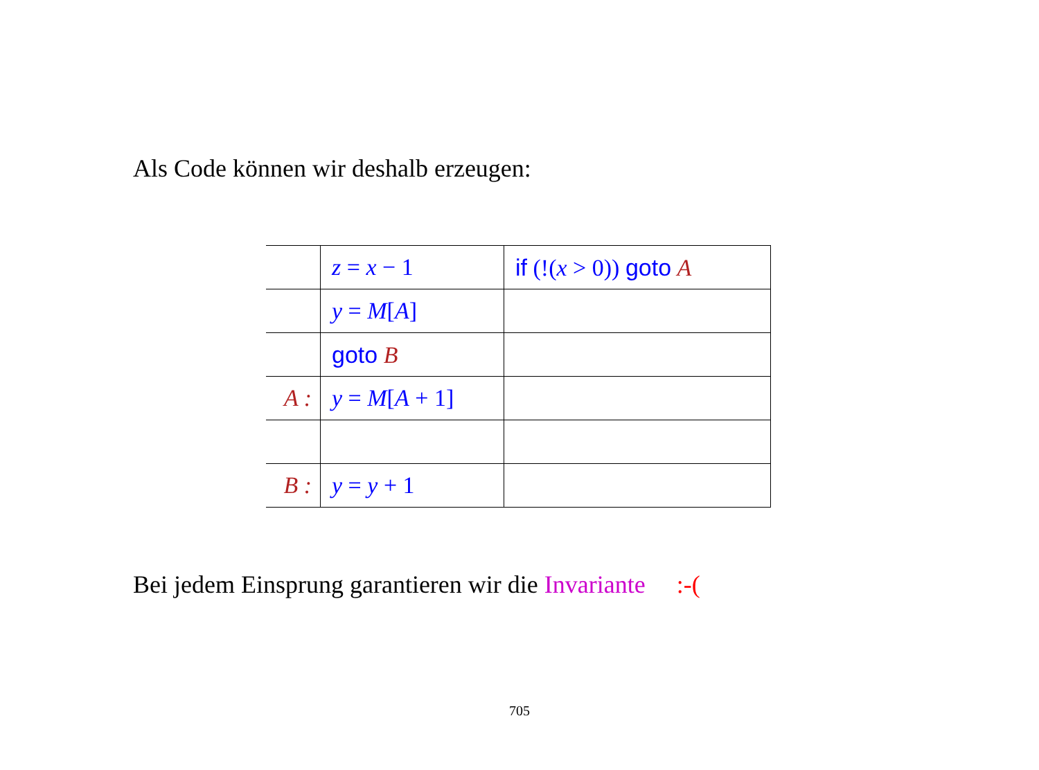Als Code können wir deshalb erzeugen:
| | z = x − 1 | if (!( x > 0)) goto A |
| | y = M [ A ] | |
| | goto B | |
| A : | y = M [ A + 1] | |
| B : | y = y + 1 | |
Bei jedem Einsprung garantieren wir die Invariante :-(
705